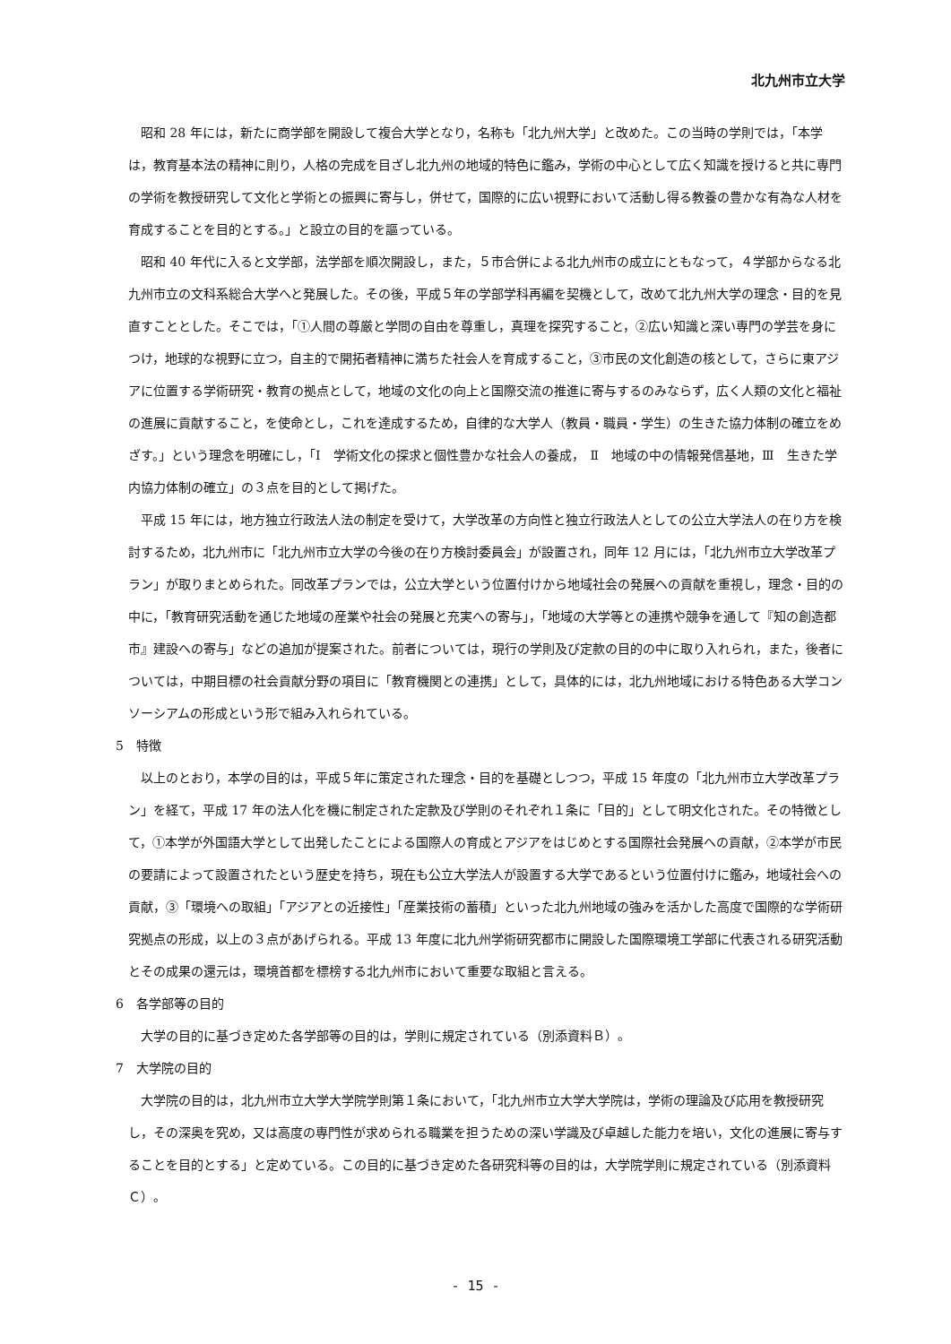北九州市立大学
昭和 28 年には，新たに商学部を開設して複合大学となり，名称も「北九州大学」と改めた。この当時の学則では，「本学は，教育基本法の精神に則り，人格の完成を目ざし北九州の地域的特色に鑑み，学術の中心として広く知識を授けると共に専門の学術を教授研究して文化と学術との振興に寄与し，併せて，国際的に広い視野において活動し得る教養の豊かな有為な人材を育成することを目的とする。」と設立の目的を謳っている。
昭和 40 年代に入ると文学部，法学部を順次開設し，また，５市合併による北九州市の成立にともなって，４学部からなる北九州市立の文科系総合大学へと発展した。その後，平成５年の学部学科再編を契機として，改めて北九州大学の理念・目的を見直すこととした。そこでは，「①人間の尊厳と学問の自由を尊重し，真理を探究すること，②広い知識と深い専門の学芸を身につけ，地球的な視野に立つ，自主的で開拓者精神に満ちた社会人を育成すること，③市民の文化創造の核として，さらに東アジアに位置する学術研究・教育の拠点として，地域の文化の向上と国際交流の推進に寄与するのみならず，広く人類の文化と福祉の進展に貢献すること，を使命とし，これを達成するため，自律的な大学人（教員・職員・学生）の生きた協力体制の確立をめざす。」という理念を明確にし，「Ⅰ　学術文化の探求と個性豊かな社会人の養成，　Ⅱ　地域の中の情報発信基地，Ⅲ　生きた学内協力体制の確立」の３点を目的として掲げた。
平成 15 年には，地方独立行政法人法の制定を受けて，大学改革の方向性と独立行政法人としての公立大学法人の在り方を検討するため，北九州市に「北九州市立大学の今後の在り方検討委員会」が設置され，同年 12 月には，「北九州市立大学改革プラン」が取りまとめられた。同改革プランでは，公立大学という位置付けから地域社会の発展への貢献を重視し，理念・目的の中に，「教育研究活動を通じた地域の産業や社会の発展と充実への寄与」，「地域の大学等との連携や競争を通して『知の創造都市』建設への寄与」などの追加が提案された。前者については，現行の学則及び定款の目的の中に取り入れられ，また，後者については，中期目標の社会貢献分野の項目に「教育機関との連携」として，具体的には，北九州地域における特色ある大学コンソーシアムの形成という形で組み入れられている。
5　特徴
以上のとおり，本学の目的は，平成５年に策定された理念・目的を基礎としつつ，平成 15 年度の「北九州市立大学改革プラン」を経て，平成 17 年の法人化を機に制定された定款及び学則のそれぞれ１条に「目的」として明文化された。その特徴として，①本学が外国語大学として出発したことによる国際人の育成とアジアをはじめとする国際社会発展への貢献，②本学が市民の要請によって設置されたという歴史を持ち，現在も公立大学法人が設置する大学であるという位置付けに鑑み，地域社会への貢献，③「環境への取組」「アジアとの近接性」「産業技術の蓄積」といった北九州地域の強みを活かした高度で国際的な学術研究拠点の形成，以上の３点があげられる。平成 13 年度に北九州学術研究都市に開設した国際環境工学部に代表される研究活動とその成果の還元は，環境首都を標榜する北九州市において重要な取組と言える。
6　各学部等の目的
大学の目的に基づき定めた各学部等の目的は，学則に規定されている（別添資料Ｂ）。
7　大学院の目的
大学院の目的は，北九州市立大学大学院学則第１条において，「北九州市立大学大学院は，学術の理論及び応用を教授研究し，その深奥を究め，又は高度の専門性が求められる職業を担うための深い学識及び卓越した能力を培い，文化の進展に寄与することを目的とする」と定めている。この目的に基づき定めた各研究科等の目的は，大学院学則に規定されている（別添資料Ｃ）。
- 15 -